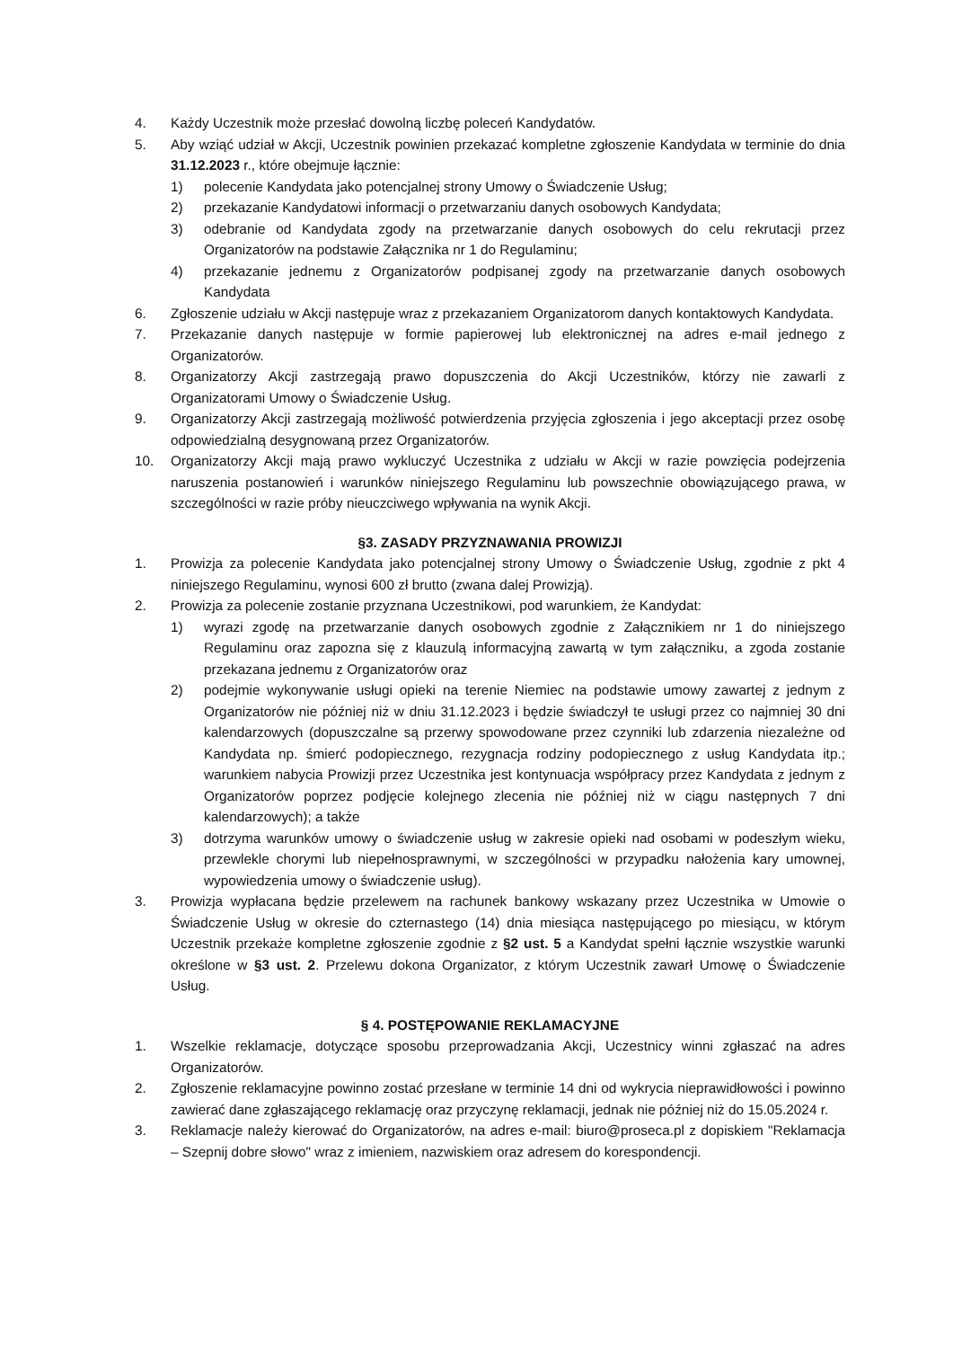4. Każdy Uczestnik może przesłać dowolną liczbę poleceń Kandydatów.
5. Aby wziąć udział w Akcji, Uczestnik powinien przekazać kompletne zgłoszenie Kandydata w terminie do dnia 31.12.2023 r., które obejmuje łącznie:
1) polecenie Kandydata jako potencjalnej strony Umowy o Świadczenie Usług;
2) przekazanie Kandydatowi informacji o przetwarzaniu danych osobowych Kandydata;
3) odebranie od Kandydata zgody na przetwarzanie danych osobowych do celu rekrutacji przez Organizatorów na podstawie Załącznika nr 1 do Regulaminu;
4) przekazanie jednemu z Organizatorów podpisanej zgody na przetwarzanie danych osobowych Kandydata
6. Zgłoszenie udziału w Akcji następuje wraz z przekazaniem Organizatorom danych kontaktowych Kandydata.
7. Przekazanie danych następuje w formie papierowej lub elektronicznej na adres e-mail jednego z Organizatorów.
8. Organizatorzy Akcji zastrzegają prawo dopuszczenia do Akcji Uczestników, którzy nie zawarli z Organizatorami Umowy o Świadczenie Usług.
9. Organizatorzy Akcji zastrzegają możliwość potwierdzenia przyjęcia zgłoszenia i jego akceptacji przez osobę odpowiedzialną desygnowaną przez Organizatorów.
10. Organizatorzy Akcji mają prawo wykluczyć Uczestnika z udziału w Akcji w razie powzięcia podejrzenia naruszenia postanowień i warunków niniejszego Regulaminu lub powszechnie obowiązującego prawa, w szczególności w razie próby nieuczciwego wpływania na wynik Akcji.
§3. ZASADY PRZYZNAWANIA PROWIZJI
1. Prowizja za polecenie Kandydata jako potencjalnej strony Umowy o Świadczenie Usług, zgodnie z pkt 4 niniejszego Regulaminu, wynosi 600 zł brutto (zwana dalej Prowizją).
2. Prowizja za polecenie zostanie przyznana Uczestnikowi, pod warunkiem, że Kandydat:
1) wyrazi zgodę na przetwarzanie danych osobowych zgodnie z Załącznikiem nr 1 do niniejszego Regulaminu oraz zapozna się z klauzulą informacyjną zawartą w tym załączniku, a zgoda zostanie przekazana jednemu z Organizatorów oraz
2) podejmie wykonywanie usługi opieki na terenie Niemiec na podstawie umowy zawartej z jednym z Organizatorów nie później niż w dniu 31.12.2023 i będzie świadczył te usługi przez co najmniej 30 dni kalendarzowych (dopuszczalne są przerwy spowodowane przez czynniki lub zdarzenia niezależne od Kandydata np. śmierć podopiecznego, rezygnacja rodziny podopiecznego z usług Kandydata itp.; warunkiem nabycia Prowizji przez Uczestnika jest kontynuacja współpracy przez Kandydata z jednym z Organizatorów poprzez podjęcie kolejnego zlecenia nie później niż w ciągu następnych 7 dni kalendarzowych); a także
3) dotrzyma warunków umowy o świadczenie usług w zakresie opieki nad osobami w podeszłym wieku, przewlekle chorymi lub niepełnosprawnymi, w szczególności w przypadku nałożenia kary umownej, wypowiedzenia umowy o świadczenie usług).
3. Prowizja wypłacana będzie przelewem na rachunek bankowy wskazany przez Uczestnika w Umowie o Świadczenie Usług w okresie do czternastego (14) dnia miesiąca następującego po miesiącu, w którym Uczestnik przekaże kompletne zgłoszenie zgodnie z §2 ust. 5 a Kandydat spełni łącznie wszystkie warunki określone w §3 ust. 2. Przelewu dokona Organizator, z którym Uczestnik zawarł Umowę o Świadczenie Usług.
§ 4. POSTĘPOWANIE REKLAMACYJNE
1. Wszelkie reklamacje, dotyczące sposobu przeprowadzania Akcji, Uczestnicy winni zgłaszać na adres Organizatorów.
2. Zgłoszenie reklamacyjne powinno zostać przesłane w terminie 14 dni od wykrycia nieprawidłowości i powinno zawierać dane zgłaszającego reklamację oraz przyczynę reklamacji, jednak nie później niż do 15.05.2024 r.
3. Reklamacje należy kierować do Organizatorów, na adres e-mail: biuro@proseca.pl z dopiskiem "Reklamacja – Szepnij dobre słowo" wraz z imieniem, nazwiskiem oraz adresem do korespondencji.